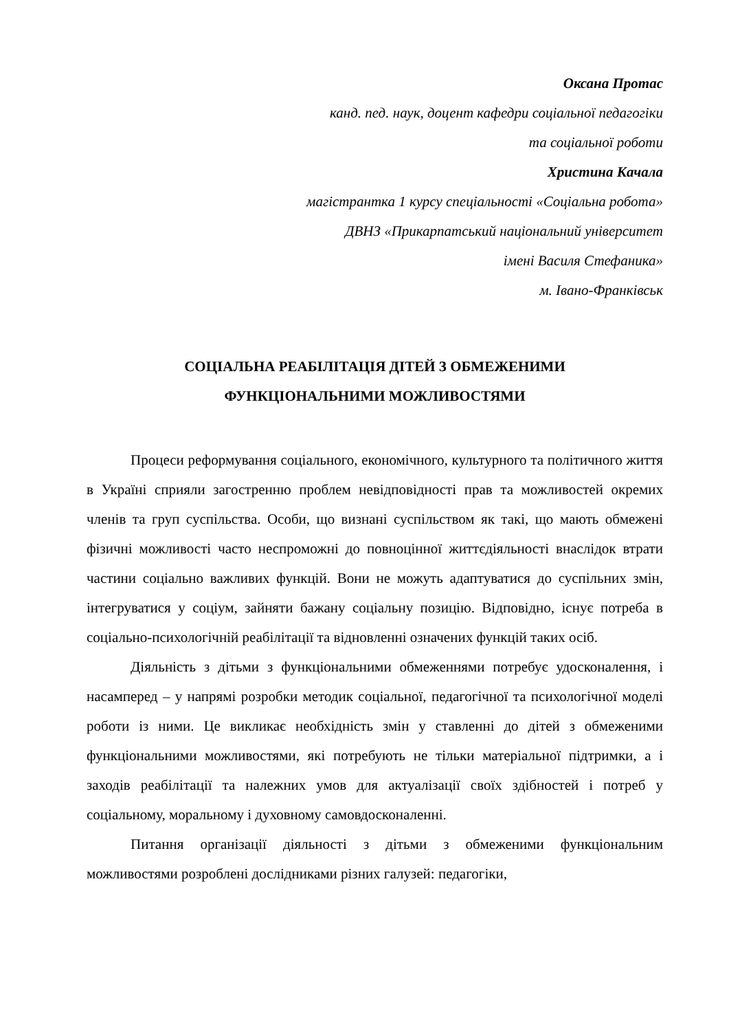Оксана Протас
канд. пед. наук, доцент кафедри соціальної педагогіки
та соціальної роботи
Христина Качала
магістрантка 1 курсу спеціальності «Соціальна робота»
ДВНЗ «Прикарпатський національний університет
імені Василя Стефаника»
м. Івано-Франківськ
СОЦІАЛЬНА РЕАБІЛІТАЦІЯ ДІТЕЙ З ОБМЕЖЕНИМИ
ФУНКЦІОНАЛЬНИМИ МОЖЛИВОСТЯМИ
Процеси реформування соціального, економічного, культурного та політичного життя в Україні сприяли загостренню проблем невідповідності прав та можливостей окремих членів та груп суспільства. Особи, що визнані суспільством як такі, що мають обмежені фізичні можливості часто неспроможні до повноцінної життєдіяльності внаслідок втрати частини соціально важливих функцій. Вони не можуть адаптуватися до суспільних змін, інтегруватися у соціум, зайняти бажану соціальну позицію. Відповідно, існує потреба в соціально-психологічній реабілітації та відновленні означених функцій таких осіб.
Діяльність з дітьми з функціональними обмеженнями потребує удосконалення, і насамперед – у напрямі розробки методик соціальної, педагогічної та психологічної моделі роботи із ними. Це викликає необхідність змін у ставленні до дітей з обмеженими функціональними можливостями, які потребують не тільки матеріальної підтримки, а і заходів реабілітації та належних умов для актуалізації своїх здібностей і потреб у соціальному, моральному і духовному самовдосконаленні.
Питання організації діяльності з дітьми з обмеженими функціональним можливостями розроблені дослідниками різних галузей: педагогіки,